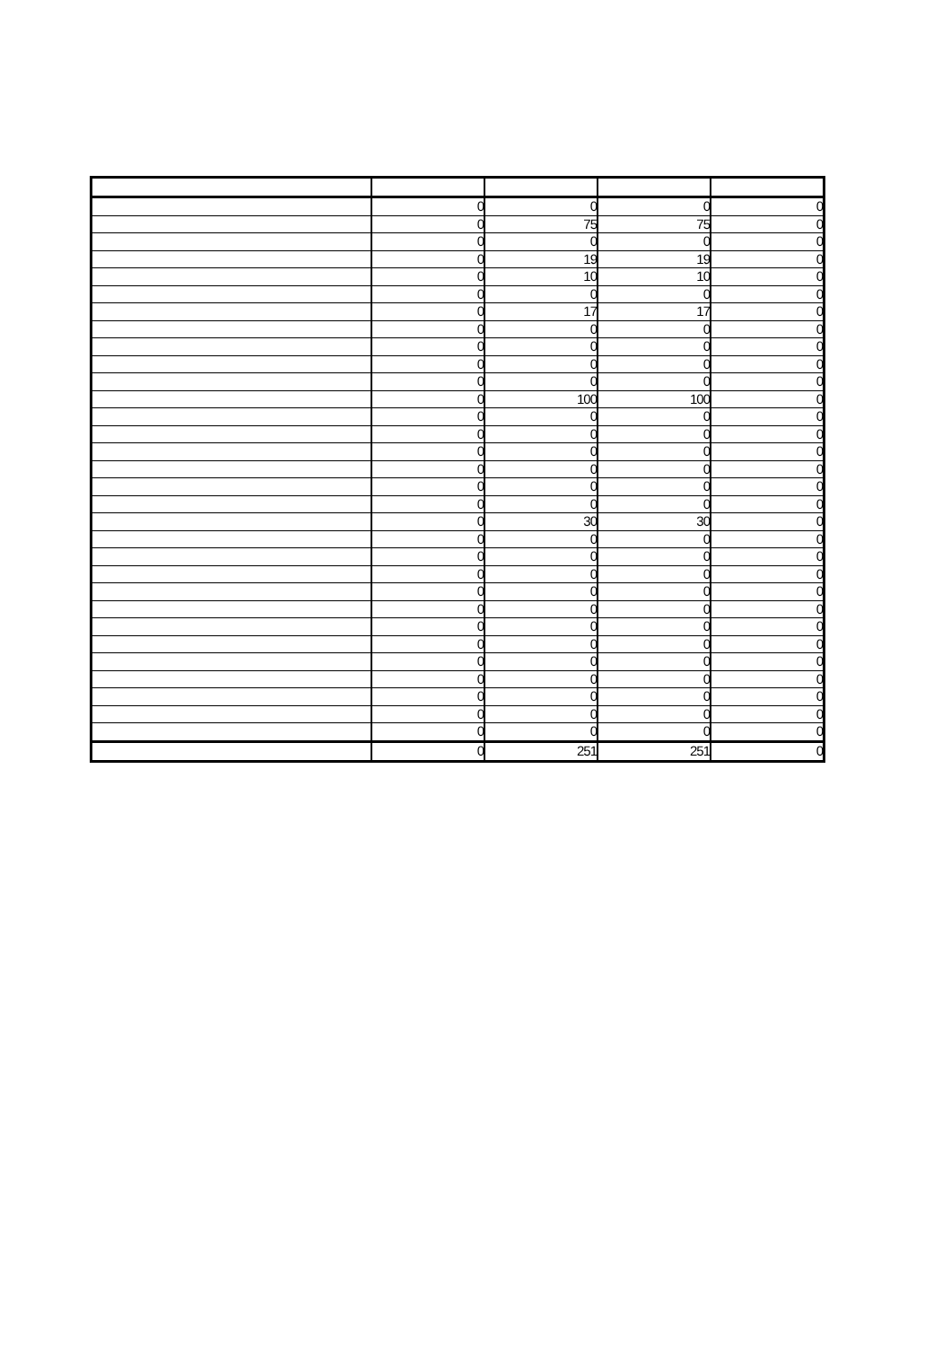| | 0 | 0 | 0 | 0 |
| | 0 | 75 | 75 | 0 |
| | 0 | 0 | 0 | 0 |
| | 0 | 19 | 19 | 0 |
| | 0 | 10 | 10 | 0 |
| | 0 | 0 | 0 | 0 |
| | 0 | 17 | 17 | 0 |
| | 0 | 0 | 0 | 0 |
| | 0 | 0 | 0 | 0 |
| | 0 | 0 | 0 | 0 |
| | 0 | 0 | 0 | 0 |
| | 0 | 100 | 100 | 0 |
| | 0 | 0 | 0 | 0 |
| | 0 | 0 | 0 | 0 |
| | 0 | 0 | 0 | 0 |
| | 0 | 0 | 0 | 0 |
| | 0 | 0 | 0 | 0 |
| | 0 | 0 | 0 | 0 |
| | 0 | 30 | 30 | 0 |
| | 0 | 0 | 0 | 0 |
| | 0 | 0 | 0 | 0 |
| | 0 | 0 | 0 | 0 |
| | 0 | 0 | 0 | 0 |
| | 0 | 0 | 0 | 0 |
| | 0 | 0 | 0 | 0 |
| | 0 | 0 | 0 | 0 |
| | 0 | 0 | 0 | 0 |
| | 0 | 0 | 0 | 0 |
| | 0 | 0 | 0 | 0 |
| | 0 | 0 | 0 | 0 |
| | 0 | 0 | 0 | 0 |
| | 0 | 251 | 251 | 0 |